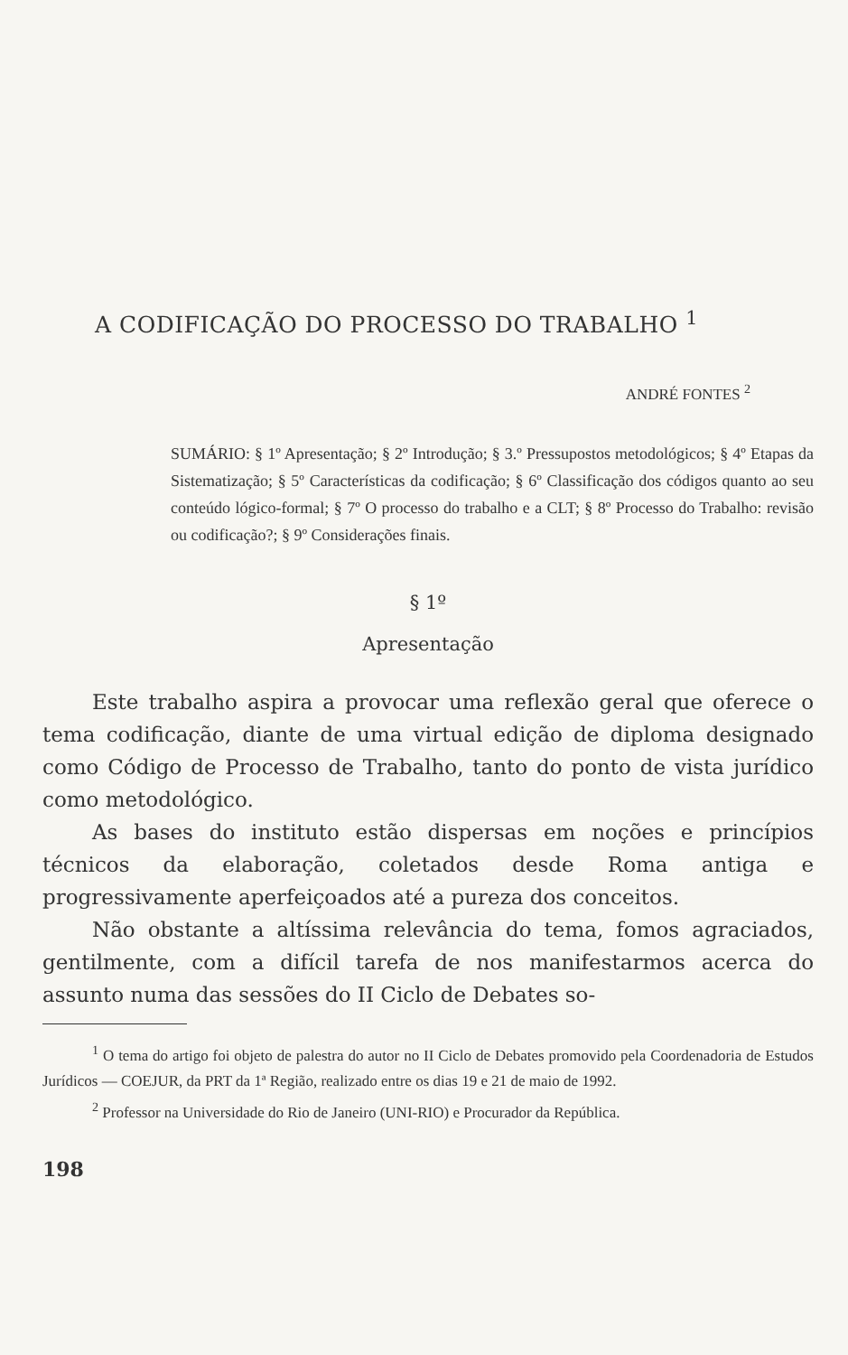A CODIFICAÇÃO DO PROCESSO DO TRABALHO <sup>1</sup>
ANDRÉ FONTES <sup>2</sup>
SUMÁRIO: § 1º Apresentação; § 2º Introdução; § 3.º Pressupostos metodológicos; § 4º Etapas da Sistematização; § 5º Características da codificação; § 6º Classificação dos códigos quanto ao seu conteúdo lógico-formal; § 7º O processo do trabalho e a CLT; § 8º Processo do Trabalho: revisão ou codificação?; § 9º Considerações finais.
§ 1º
Apresentação
Este trabalho aspira a provocar uma reflexão geral que oferece o tema codificação, diante de uma virtual edição de diploma designado como Código de Processo de Trabalho, tanto do ponto de vista jurídico como metodológico.
As bases do instituto estão dispersas em noções e princípios técnicos da elaboração, coletados desde Roma antiga e progressivamente aperfeiçoados até a pureza dos conceitos.
Não obstante a altíssima relevância do tema, fomos agraciados, gentilmente, com a difícil tarefa de nos manifestarmos acerca do assunto numa das sessões do II Ciclo de Debates so-
<sup>1</sup> O tema do artigo foi objeto de palestra do autor no II Ciclo de Debates promovido pela Coordenadoria de Estudos Jurídicos — COEJUR, da PRT da 1ª Região, realizado entre os dias 19 e 21 de maio de 1992.
<sup>2</sup> Professor na Universidade do Rio de Janeiro (UNI-RIO) e Procurador da República.
198